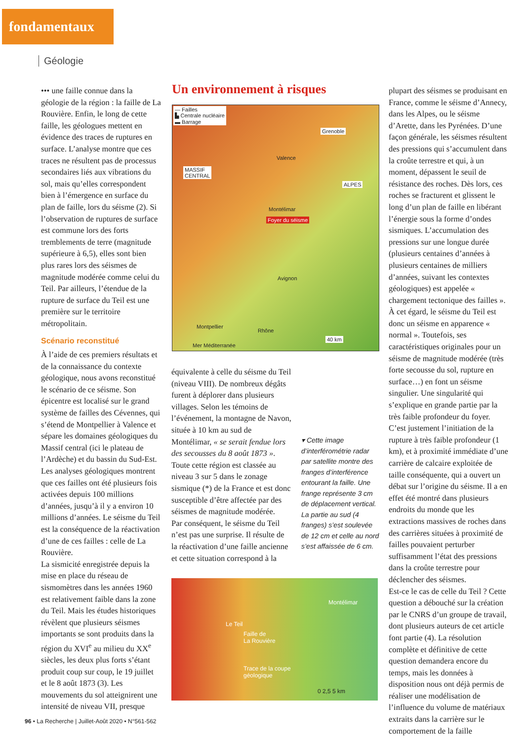fondamentaux
Géologie
••• une faille connue dans la géologie de la région : la faille de La Rouvière. Enfin, le long de cette faille, les géologues mettent en évidence des traces de ruptures en surface. L’analyse montre que ces traces ne résultent pas de processus secondaires liés aux vibrations du sol, mais qu’elles correspondent bien à l’émergence en surface du plan de faille, lors du séisme (2). Si l’observation de ruptures de surface est commune lors des forts tremblements de terre (magnitude supérieure à 6,5), elles sont bien plus rares lors des séismes de magnitude modérée comme celui du Teil. Par ailleurs, l’étendue de la rupture de surface du Teil est une première sur le territoire métropolitain.
Scénario reconstitué
À l’aide de ces premiers résultats et de la connaissance du contexte géologique, nous avons reconstitué le scénario de ce séisme. Son épicentre est localisé sur le grand système de failles des Cévennes, qui s’étend de Montpellier à Valence et sépare les domaines géologiques du Massif central (ici le plateau de l’Ardèche) et du bassin du Sud-Est. Les analyses géologiques montrent que ces failles ont été plusieurs fois activées depuis 100 millions d’années, jusqu’à il y a environ 10 millions d’années. Le séisme du Teil est la conséquence de la réactivation d’une de ces failles : celle de La Rouvière.
La sismicité enregistrée depuis la mise en place du réseau de sismomètres dans les années 1960 est relativement faible dans la zone du Teil. Mais les études historiques révèlent que plusieurs séismes importants se sont produits dans la région du XVI<sup>e</sup> au milieu du XX<sup>e</sup> siècles, les deux plus forts s’étant produit coup sur coup, le 19 juillet et le 8 août 1873 (3). Les mouvements du sol atteignirent une intensité de niveau VII, presque
Un environnement à risques
— Failles
▙ Centrale nucléaire
▬ Barrage
Grenoble
Valence
MASSIF
CENTRAL
ALPES
Montélimar
Foyer du séisme
Avignon
Montpellier
Rhône
40 km
Mer Méditerranée
équivalente à celle du séisme du Teil (niveau VIII). De nombreux dégâts furent à déplorer dans plusieurs villages. Selon les témoins de l’événement, la montagne de Navon, située à 10 km au sud de Montélimar, « se serait fendue lors des secousses du 8 août 1873 ». Toute cette région est classée au niveau 3 sur 5 dans le zonage sismique (*) de la France et est donc susceptible d’être affectée par des séismes de magnitude modérée.
Par conséquent, le séisme du Teil n’est pas une surprise. Il résulte de la réactivation d’une faille ancienne et cette situation correspond à la
▾ Cette image d’interférométrie radar par satellite montre des franges d’interférence entourant la faille. Une frange représente 3 cm de déplacement vertical. La partie au sud (4 franges) s’est soulevée de 12 cm et celle au nord s’est affaissée de 6 cm.
Montélimar
Le Teil
Faille de
La Rouvière
Trace de la coupe
géologique
0 2,5 5 km
plupart des séismes se produisant en France, comme le séisme d’Annecy, dans les Alpes, ou le séisme d’Arette, dans les Pyrénées. D’une façon générale, les séismes résultent des pressions qui s’accumulent dans la croûte terrestre et qui, à un moment, dépassent le seuil de résistance des roches. Dès lors, ces roches se fracturent et glissent le long d’un plan de faille en libérant l’énergie sous la forme d’ondes sismiques. L’accumulation des pressions sur une longue durée (plusieurs centaines d’années à plusieurs centaines de milliers d’années, suivant les contextes géologiques) est appelée « chargement tectonique des failles ».
À cet égard, le séisme du Teil est donc un séisme en apparence « normal ». Toutefois, ses caractéristiques originales pour un séisme de magnitude modérée (très forte secousse du sol, rupture en surface…) en font un séisme singulier. Une singularité qui s’explique en grande partie par la très faible profondeur du foyer. C’est justement l’initiation de la rupture à très faible profondeur (1 km), et à proximité immédiate d’une carrière de calcaire exploitée de taille conséquente, qui a ouvert un débat sur l’origine du séisme. Il a en effet été montré dans plusieurs endroits du monde que les extractions massives de roches dans des carrières situées à proximité de failles pouvaient perturber suffisamment l’état des pressions dans la croûte terrestre pour déclencher des séismes.
Est-ce le cas de celle du Teil ? Cette question a débouché sur la création par le CNRS d’un groupe de travail, dont plusieurs auteurs de cet article font partie (4). La résolution complète et définitive de cette question demandera encore du temps, mais les données à disposition nous ont déjà permis de réaliser une modélisation de l’influence du volume de matériaux extraits dans la carrière sur le comportement de la faille
96 • La Recherche | Juillet-Août 2020 • N°561-562